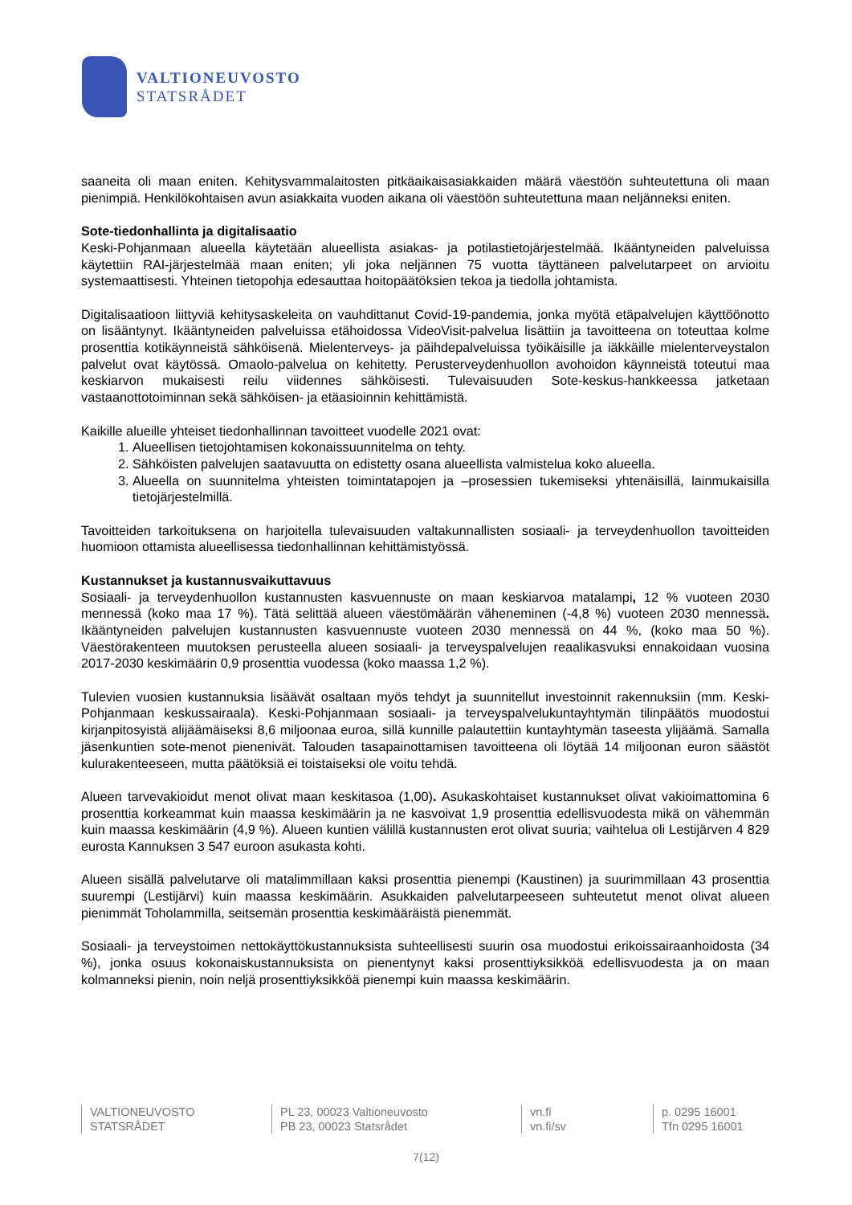VALTIONEUVOSTO
STATSRÅDET
saaneita oli maan eniten. Kehitysvammalaitosten pitkäaikaisasiakkaiden määrä väestöön suhteutettuna oli maan pienimpiä. Henkilökohtaisen avun asiakkaita vuoden aikana oli väestöön suhteutettuna maan neljänneksi eniten.
Sote-tiedonhallinta ja digitalisaatio
Keski-Pohjanmaan alueella käytetään alueellista asiakas- ja potilastietojärjestelmää. Ikääntyneiden palveluissa käytettiin RAI-järjestelmää maan eniten; yli joka neljännen 75 vuotta täyttäneen palvelutarpeet on arvioitu systemaattisesti. Yhteinen tietopohja edesauttaa hoitopäätöksien tekoa ja tiedolla johtamista.
Digitalisaatioon liittyviä kehitysaskeleita on vauhdittanut Covid-19-pandemia, jonka myötä etäpalvelujen käyttöönotto on lisääntynyt. Ikääntyneiden palveluissa etähoidossa VideoVisit-palvelua lisättiin ja tavoitteena on toteuttaa kolme prosenttia kotikäynneistä sähköisenä. Mielenterveys- ja päihdepalveluissa työikäisille ja iäkkäille mielenterveystalon palvelut ovat käytössä. Omaolo-palvelua on kehitetty. Perusterveydenhuollon avohoidon käynneistä toteutui maa keskiarvon mukaisesti reilu viidennes sähköisesti. Tulevaisuuden Sote-keskus-hankkeessa jatketaan vastaanottotoiminnan sekä sähköisen- ja etäasioinnin kehittämistä.
Kaikille alueille yhteiset tiedonhallinnan tavoitteet vuodelle 2021 ovat:
1. Alueellisen tietojohtamisen kokonaissuunnitelma on tehty.
2. Sähköisten palvelujen saatavuutta on edistetty osana alueellista valmistelua koko alueella.
3. Alueella on suunnitelma yhteisten toimintatapojen ja –prosessien tukemiseksi yhtenäisillä, lainmukaisilla tietojärjestelmillä.
Tavoitteiden tarkoituksena on harjoitella tulevaisuuden valtakunnallisten sosiaali- ja terveydenhuollon tavoitteiden huomioon ottamista alueellisessa tiedonhallinnan kehittämistyössä.
Kustannukset ja kustannusvaikuttavuus
Sosiaali- ja terveydenhuollon kustannusten kasvuennuste on maan keskiarvoa matalampi, 12 % vuoteen 2030 mennessä (koko maa 17 %). Tätä selittää alueen väestömäärän väheneminen (-4,8 %) vuoteen 2030 mennessä. Ikääntyneiden palvelujen kustannusten kasvuennuste vuoteen 2030 mennessä on 44 %, (koko maa 50 %). Väestörakenteen muutoksen perusteella alueen sosiaali- ja terveyspalvelujen reaalikasvuksi ennakoidaan vuosina 2017-2030 keskimäärin 0,9 prosenttia vuodessa (koko maassa 1,2 %).
Tulevien vuosien kustannuksia lisäävät osaltaan myös tehdyt ja suunnitellut investoinnit rakennuksiin (mm. Keski-Pohjanmaan keskussairaala). Keski-Pohjanmaan sosiaali- ja terveyspalvelukuntayhtymän tilinpäätös muodostui kirjanpitosyistä alijäämäiseksi 8,6 miljoonaa euroa, sillä kunnille palautettiin kuntayhtymän taseesta ylijäämä. Samalla jäsenkuntien sote-menot pienenivät. Talouden tasapainottamisen tavoitteena oli löytää 14 miljoonan euron säästöt kulurakenteeseen, mutta päätöksiä ei toistaiseksi ole voitu tehdä.
Alueen tarvevakioidut menot olivat maan keskitasoa (1,00). Asukaskohtaiset kustannukset olivat vakioimattomina 6 prosenttia korkeammat kuin maassa keskimäärin ja ne kasvoivat 1,9 prosenttia edellisvuodesta mikä on vähemmän kuin maassa keskimäärin (4,9 %). Alueen kuntien välillä kustannusten erot olivat suuria; vaihtelua oli Lestijärven 4 829 eurosta Kannuksen 3 547 euroon asukasta kohti.
Alueen sisällä palvelutarve oli matalimmillaan kaksi prosenttia pienempi (Kaustinen) ja suurimmillaan 43 prosenttia suurempi (Lestijärvi) kuin maassa keskimäärin. Asukkaiden palvelutarpeeseen suhteutetut menot olivat alueen pienimmät Toholammilla, seitsemän prosenttia keskimääräistä pienemmät.
Sosiaali- ja terveystoimen nettokäyttökustannuksista suhteellisesti suurin osa muodostui erikoissairaanhoidosta (34 %), jonka osuus kokonaiskustannuksista on pienentynyt kaksi prosenttiyksikköä edellisvuodesta ja on maan kolmanneksi pienin, noin neljä prosenttiyksikköä pienempi kuin maassa keskimäärin.
VALTIONEUVOSTO
STATSRÅDET
PL 23, 00023 Valtioneuvosto
PB 23, 00023 Statsrådet
vn.fi
vn.fi/sv
p. 0295 16001
Tfn 0295 16001
7(12)